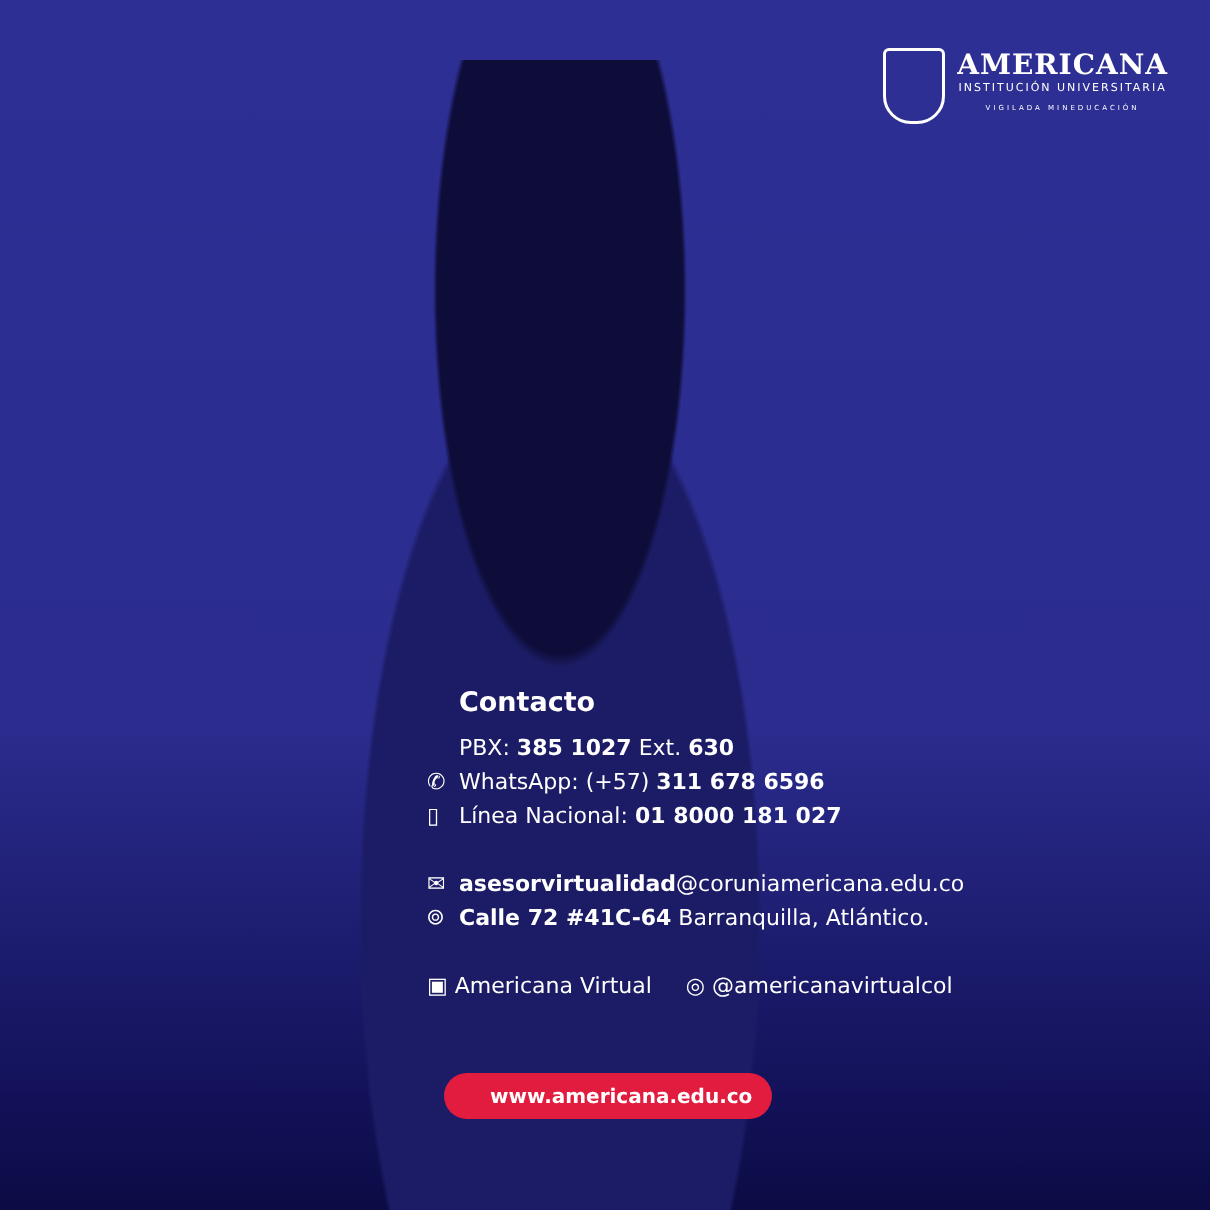AMERICANA
INSTITUCIÓN UNIVERSITARIA
VIGILADA MINEDUCACIÓN
Contacto
PBX: 385 1027 Ext. 630
✆ WhatsApp: (+57) 311 678 6596
▯ Línea Nacional: 01 8000 181 027
✉ asesorvirtualidad@coruniamericana.edu.co
⌾ Calle 72 #41C-64 Barranquilla, Atlántico.
▣ Americana Virtual ◎ @americanavirtualcol
www.americana.edu.co